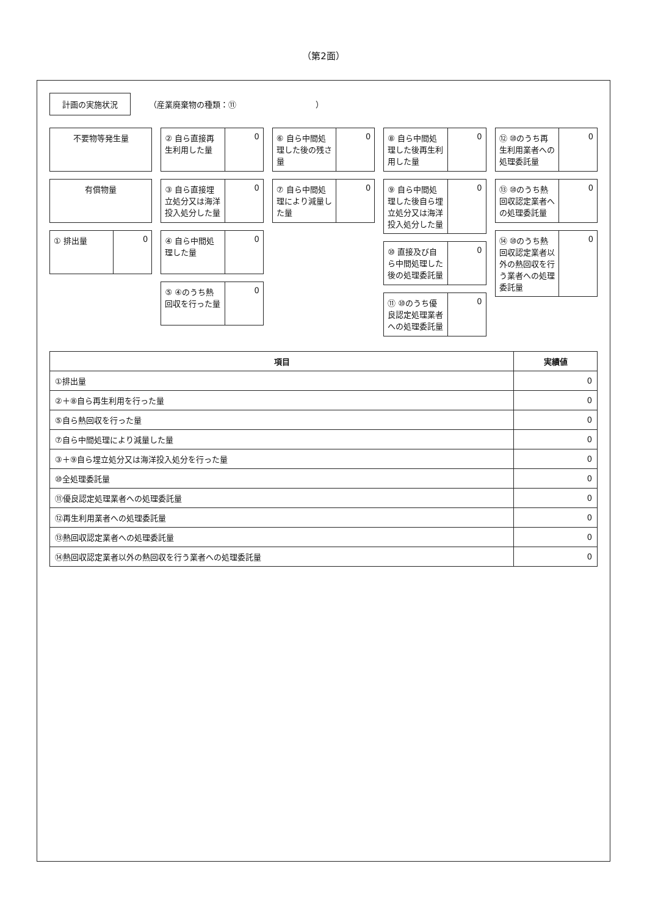（第2面）
計画の実施状況
（産業廃棄物の種類：⑪　　　　　　　　　　）
不要物等発生量
有償物量
① 排出量 0
② 自ら直接再生利用した量 0
③ 自ら直接埋立処分又は海洋投入処分した量
0
④ 自ら中間処理した量 0
⑤ ④のうち熱回収を行った量 0
⑥ 自ら中間処理した後の残さ量 0
⑦ 自ら中間処理により減量した量 0
⑧ 自ら中間処理した後再生利用した量 0
⑨ 自ら中間処理した後自ら埋立処分又は海洋投入処分した量
0
⑩ 直接及び自ら中間処理した後の処理委託量
0
⑪ ⑩のうち優良認定処理業者への処理委託量
0
⑫ ⑩のうち再生利用業者への処理委託量 0
⑬ ⑩のうち熱回収認定業者への処理委託量
0
⑭ ⑩のうち熱回収認定業者以外の熱回収を行う業者への処理委託量
0
| 項目 | 実績値 |
| --- | --- |
| ①排出量 | 0 |
| ②＋⑧自ら再生利用を行った量 | 0 |
| ⑤自ら熱回収を行った量 | 0 |
| ⑦自ら中間処理により減量した量 | 0 |
| ③＋⑨自ら埋立処分又は海洋投入処分を行った量 | 0 |
| ⑩全処理委託量 | 0 |
| ⑪優良認定処理業者への処理委託量 | 0 |
| ⑫再生利用業者への処理委託量 | 0 |
| ⑬熱回収認定業者への処理委託量 | 0 |
| ⑭熱回収認定業者以外の熱回収を行う業者への処理委託量 | 0 |